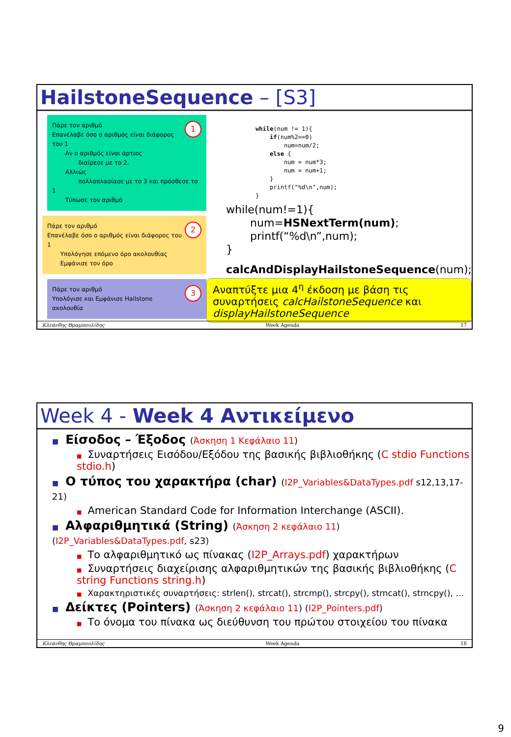HailstoneSequence – [S3]
1 Πάρε τον αριθμό
Επανέλαβε όσο ο αριθμός είναι διάφορος του 1
Αν ο αριθμός είναι άρτιος
διαίρεσε με το 2.
Αλλιώς
πολλαπλασίασε με το 3 και πρόσθεσε το 1
Τύπωσε τον αριθμό
2 Πάρε τον αριθμό
Επανέλαβε όσο ο αριθμός είναι διάφορος του 1
Υπολόγησε επόμενο όρο ακολουθίας
Εμφάνισε τον όρο
3 Πάρε τον αριθμό
Υπολόγισε και Εμφάνισε Hailstone ακολουθία
while(num != 1){
    if(num%2==0)
        num=num/2;
    else {
        num = num*3;
        num = num+1;
    }
    printf("%d\n",num);
}
while(num!=1){
num=HSNextTerm(num);
printf(“%d\n”,num);
}
calcAndDisplayHailstoneSequence(num);
Αναπτύξτε μια 4<sup>η</sup> έκδοση με βάση τις συναρτήσεις calcHailstoneSequence και displayHailstoneSequence
Κλεάνθης Θραμπουλίδης Week Agenda 17
Week 4 - Week 4 Αντικείμενο
■ Είσοδος – Έξοδος (Άσκηση 1 Κεφάλαιο 11)
■ Συναρτήσεις Εισόδου/Εξόδου της βασικής βιβλιοθήκης (C stdio Functions stdio.h)
■ Ο τύπος του χαρακτήρα (char) (I2P_Variables&DataTypes.pdf s12,13,17-21)
■ American Standard Code for Information Interchange (ASCII).
■ Αλφαριθμητικά (String) (Άσκηση 2 κεφάλαιο 11) (I2P_Variables&DataTypes.pdf, s23)
■ Το αλφαριθμητικό ως πίνακας (I2P_Arrays.pdf) χαρακτήρων
■ Συναρτήσεις διαχείρισης αλφαριθμητικών της βασικής βιβλιοθήκης (C string Functions string.h)
■ Χαρακτηριστικές συναρτήσεις: strlen(), strcat(), strcmp(), strcpy(), strncat(), strncpy(), …
■ Δείκτες (Pointers) (Άσκηση 2 κεφάλαιο 11) (I2P_Pointers.pdf)
■ Το όνομα του πίνακα ως διεύθυνση του πρώτου στοιχείου του πίνακα
Κλεάνθης Θραμπουλίδης Week Agenda 18
9